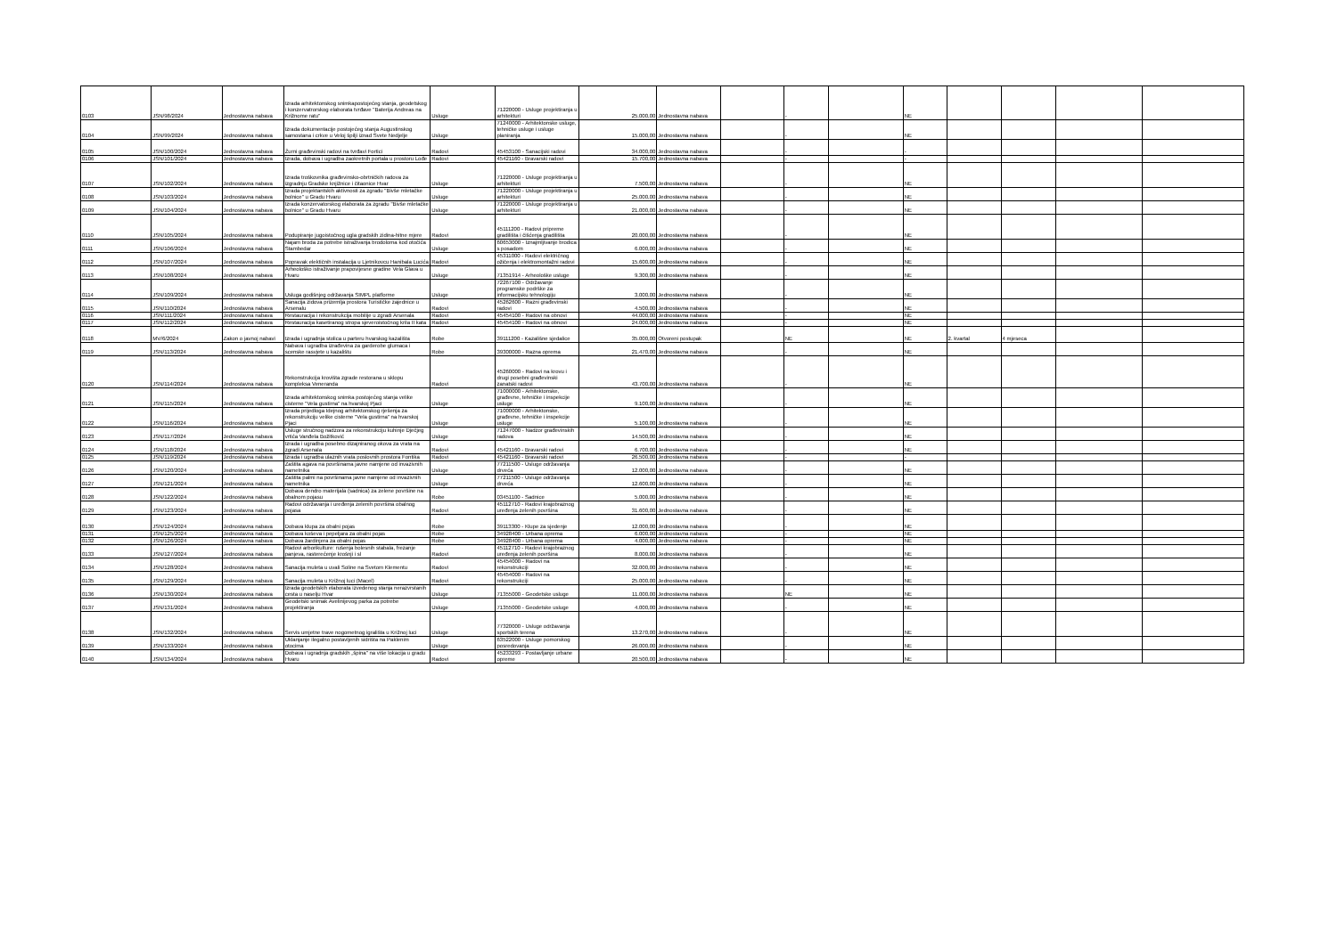| 0103 | JSN/98/2024 | Jednostavna nabava | Izrada arhitektonskog snimkapostojećeg stanja, geodetskog i konzervatrorskog elaborata tvrđave "Baterija Andreas na Križnome ratu" | Usluge | 71220000 - Usluge projektiranja u arhitekturi | 25.000,00 | Jednostavna nabava | | - | | NE | | | | |
| 0104 | JSN/99/2024 | Jednostavna nabava | Izrada dokumentacije postojećeg stanja Augustinskog samostana i crkve u Veloj špilji iznad Svete Nedjelje | Usluge | 71240000 - Arhitektonske usluge, tehničke usluge i usluge planiranja | 15.000,00 | Jednostavna nabava | | - | | NE | | | | |
| 0105 | JSN/100/2024 | Jednostavna nabava | Žurni građevinski radovi na tvrđavi Fortici | Radovi | 45453100 - Sanacijski radovi | 34.000,00 | Jednostavna nabava | | - | | - | | | | |
| 0106 | JSN/101/2024 | Jednostavna nabava | Izrada, dobava i ugradba zaokretnih portala u prostoru Lođe | Radovi | 45421160 - Bravarski radovi | 15.700,00 | Jednostavna nabava | | - | | - | | | | |
| 0107 | JSN/102/2024 | Jednostavna nabava | Izrada troškovnika građevinsko-obrtničkih radova za izgradnju Gradske knjižnice i čitaonice Hvar | Usluge | 71220000 - Usluge projektiranja u arhitekturi | 7.500,00 | Jednostavna nabava | | - | | NE | | | | |
| 0108 | JSN/103/2024 | Jednostavna nabava | Izrada projektantskih aktivnosti za zgradu "Bivše mletačke bolnice" u Gradu Hvaru | Usluge | 71220000 - Usluge projektiranja u arhitekturi | 25.000,00 | Jednostavna nabava | | - | | NE | | | | |
| 0109 | JSN/104/2024 | Jednostavna nabava | Izrada konzervatorskog elaborata za zgradu "Bivše mletačke bolnice" u Gradu Hvaru | Usluge | 71220000 - Usluge projektiranja u arhitekturi | 21.000,00 | Jednostavna nabava | | - | | NE | | | | |
| 0110 | JSN/105/2024 | Jednostavna nabava | Podupiranje jugoistočnog ugla gradskih zidina-hitne mjere | Radovi | 45111200 - Radovi pripreme gradilišta i čišćenja gradilišta | 20.000,00 | Jednostavna nabava | | - | | NE | | | | |
| 0111 | JSN/106/2024 | Jednostavna nabava | Najam broda za potrebe istraživanja brodoloma kod otočića Stambedar | Usluge | 60653000 - Iznajmljivanje brodica s posadom | 6.000,00 | Jednostavna nabava | | - | | NE | | | | |
| 0112 | JSN/107/2024 | Jednostavna nabava | Popravak elektičnih instalacija u Ljetnikovcu Hanibala Lucića | Radovi | 45311000 - Radovi električnog ožičenja i elektromontažni radovi | 15.600,00 | Jednostavna nabava | | - | | NE | | | | |
| 0113 | JSN/108/2024 | Jednostavna nabava | Arheološko istraživanje prapovijesne gradine Vela Glava u Hvaru | Usluge | 71351914 - Arheološke usluge | 9.300,00 | Jednostavna nabava | | - | | NE | | | | |
| 0114 | JSN/109/2024 | Jednostavna nabava | Usluga godišnjeg održavanja SIMPL platforme | Usluge | 72267100 - Održavanje programske podrške za informacijsku tehnologiju | 3.000,00 | Jednostavna nabava | | - | | NE | | | | |
| 0115 | JSN/110/2024 | Jednostavna nabava | Sanacija zidova prizemlja prostora Turističke zajednice u Arsenalu | Radovi | 45262600 - Razni građevinski radovi | 4.500,00 | Jednostavna nabava | | - | | NE | | | | |
| 0116 | JSN/111/2024 | Jednostavna nabava | Restauracija i rekonstrukcija mobilije u zgradi Arsenala | Radovi | 45454100 - Radovi na obnovi | 44.000,00 | Jednostavna nabava | | - | | NE | | | | |
| 0117 | JSN/112/2024 | Jednostavna nabava | Restauracija kasetiranog stropa sjeveroistočnog krila II kata | Radovi | 45454100 - Radovi na obnovi | 24.000,00 | Jednostavna nabava | | - | | NE | | | | |
| 0118 | MV/6/2024 | Zakon o javnoj nabavi | Izrada i ugradnja stolica u parteru hvarskog kazališta | Robe | 39111200 - Kazališne sjedalice | 35.000,00 | Otvoreni postupak | | NE | | NE | 2. kvartal | 4 mjeseca | | |
| 0119 | JSN/113/2024 | Jednostavna nabava | Nabava i ugradba izrađevina za garderobe glumaca i scenske rasvjete u kazalištu | Robe | 39300000 - Razna oprema | 21.470,00 | Jednostavna nabava | | - | | NE | | | | |
| 0120 | JSN/114/2024 | Jednostavna nabava | Rekonstrukcija krovišta zgrade restorana u sklopu kompleksa Veneranda | Radovi | 45260000 - Radovi na krovu i drugi posebni građevinski zanatski radovi | 43.700,00 | Jednostavna nabava | | - | | NE | | | | |
| 0121 | JSN/115/2024 | Jednostavna nabava | Izrada arhitektonskog snimka postojećeg stanja velike cisterne "Vela gustirna" na hvarskoj Pjaci | Usluge | 71000000 - Arhitektonske, građevne, tehničke i inspekcije usluge | 9.100,00 | Jednostavna nabava | | - | | NE | | | | |
| 0122 | JSN/116/2024 | Jednostavna nabava | Izrada prijedloga Idejnog arhitektonskog rješenja za rekonstrukciju velike cisterne "Vela gustirna" na hvarskoj Pjaci | Usluge | 71000000 - Arhitektonske, građevne, tehničke i inspekcije usluge | 5.100,00 | Jednostavna nabava | | - | | NE | | | | |
| 0123 | JSN/117/2024 | Jednostavna nabava | Usluge stručnog nadzora za rekonstrukciju kuhinje Dječjeg vrtića Vanđela Božitković | Usluge | 71247000 - Nadzor građevinskih radova | 14.500,00 | Jednostavna nabava | | - | | NE | | | | |
| 0124 | JSN/118/2024 | Jednostavna nabava | Izrada i ugradba posebno dizajniranog okova za vrata na zgradi Arsenala | Radovi | 45421160 - Bravarski radovi | 6.700,00 | Jednostavna nabava | | - | | NE | | | | |
| 0125 | JSN/119/2024 | Jednostavna nabava | Izrada i ugradba ulaznih vrata poslovnih prostora Fontika | Radovi | 45421160 - Bravarski radovi | 26.500,00 | Jednostavna nabava | | - | | - | | | | |
| 0126 | JSN/120/2024 | Jednostavna nabava | Zaštita agava na površinama javne namjene od invazivnih nametnika | Usluge | 77211500 - Usluge održavanja drveća | 12.000,00 | Jednostavna nabava | | - | | NE | | | | |
| 0127 | JSN/121/2024 | Jednostavna nabava | Zaštita palmi na površinama javne namjene od invazivnih nametnika | Usluge | 77211500 - Usluge održavanja drveća | 12.600,00 | Jednostavna nabava | | - | | NE | | | | |
| 0128 | JSN/122/2024 | Jednostavna nabava | Dobava dendro materijala (sadnica) za zelene površine na obalnom pojasu | Robe | 03451100 - Sadnice | 5.000,00 | Jednostavna nabava | | - | | NE | | | | |
| 0129 | JSN/123/2024 | Jednostavna nabava | Radovi održavanja i uređenja zelenih površina obalnog pojasa | Radovi | 45112710 - Radovi krajobraznog uređenja zelenih površina | 31.600,00 | Jednostavna nabava | | - | | NE | | | | |
| 0130 | JSN/124/2024 | Jednostavna nabava | Dobava klupa za obalni pojas | Robe | 39113300 - Klupe za sjedenje | 12.000,00 | Jednostavna nabava | | - | | NE | | | | |
| 0131 | JSN/125/2024 | Jednostavna nabava | Dobava koševa i pepeljara za obalni pojas | Robe | 34928400 - Urbana oprema | 6.000,00 | Jednostavna nabava | | - | | NE | | | | |
| 0132 | JSN/126/2024 | Jednostavna nabava | Dobava žardinjera za obalni pojas | Robe | 34928400 - Urbana oprema | 4.000,00 | Jednostavna nabava | | - | | NE | | | | |
| 0133 | JSN/127/2024 | Jednostavna nabava | Radovi arborikulture: rušenja bolesnih stabala, frezanje panjeva, rasterećenje krošnji i sl | Radovi | 45112710 - Radovi krajobraznog uređenja zelenih površina | 8.000,00 | Jednostavna nabava | | - | | NE | | | | |
| 0134 | JSN/128/2024 | Jednostavna nabava | Sanacija muleta u uvali Soline na Svetom Klementu | Radovi | 45454000 - Radovi na rekonstrukciji | 32.000,00 | Jednostavna nabava | | - | | NE | | | | |
| 0135 | JSN/129/2024 | Jednostavna nabava | Sanacija muleta u Križnoj luci (Macel) | Radovi | 45454000 - Radovi na rekonstrukciji | 25.000,00 | Jednostavna nabava | | - | | NE | | | | |
| 0136 | JSN/130/2024 | Jednostavna nabava | Izrada geodetskih elaborata izvedenog stanja nerazvrstanih cesta u naselju Hvar | Usluge | 71355000 - Geodetske usluge | 11.000,00 | Jednostavna nabava | | NE | | NE | | | | |
| 0137 | JSN/131/2024 | Jednostavna nabava | Geodetski snimak Avelinijevog parka za potrebe projektiranja | Usluge | 71355000 - Geodetske usluge | 4.000,00 | Jednostavna nabava | | - | | NE | | | | |
| 0138 | JSN/132/2024 | Jednostavna nabava | Servis umjetne trave nogometnog igrališta u Križnoj luci | Usluge | 77320000 - Usluge održavanja sportskih terena | 13.270,00 | Jednostavna nabava | | - | | NE | | | | |
| 0139 | JSN/133/2024 | Jednostavna nabava | Uklanjanje ilegalno postavljenih sidrišta na Paklenim otocima | Usluge | 63522000 - Usluge pomorskog posredovanja | 26.000,00 | Jednostavna nabava | | - | | NE | | | | |
| 0140 | JSN/134/2024 | Jednostavna nabava | Dobava i ugradnja gradskih „špina" na više lokacija u gradu Hvaru | Radovi | 45233293 - Postavljanje urbane opreme | 20.500,00 | Jednostavna nabava | | - | | NE | | | | |